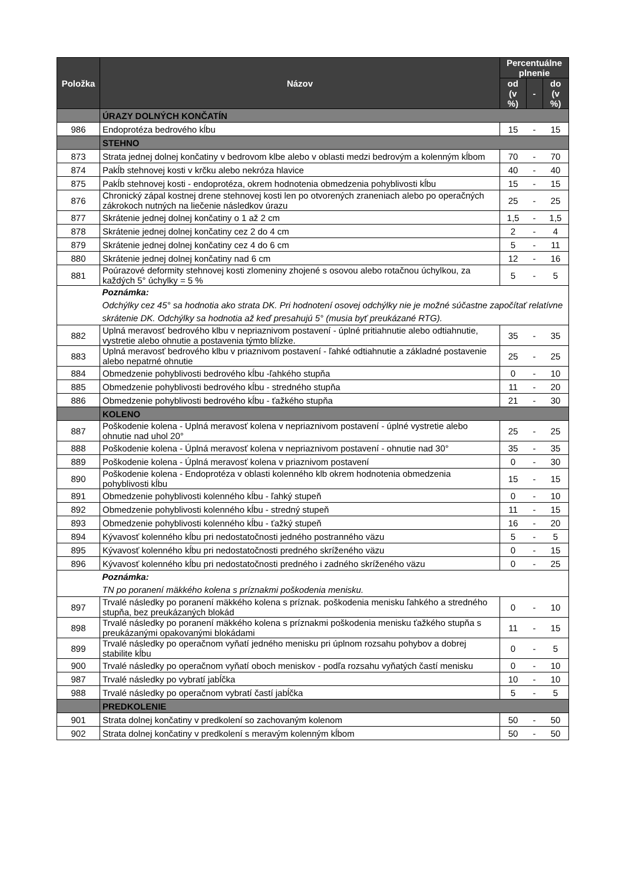| Položka | Názov | Percentuálne plnenie | | |
| --- | --- | --- | --- | --- |
| | | od (v %) | - | do (v %) |
| | ÚRAZY DOLNÝCH KONČATÍN | | | |
| 986 | Endoprotéza bedrového kĺbu | 15 | - | 15 |
| | STEHNO | | | |
| 873 | Strata jednej dolnej končatiny v bedrovom klbe alebo v oblasti medzi bedrovým a kolenným kĺbom | 70 | - | 70 |
| 874 | Pakĺb stehnovej kosti v krčku alebo nekróza hlavice | 40 | - | 40 |
| 875 | Pakĺb stehnovej kosti - endoprotéza, okrem hodnotenia obmedzenia pohyblivosti kĺbu | 15 | - | 15 |
| 876 | Chronický zápal kostnej drene stehnovej kosti len po otvorených zraneniach alebo po operačných zákrokoch nutných na liečenie následkov úrazu | 25 | - | 25 |
| 877 | Skrátenie jednej dolnej končatiny o 1 až 2 cm | 1,5 | - | 1,5 |
| 878 | Skrátenie jednej dolnej končatiny cez 2 do 4 cm | 2 | - | 4 |
| 879 | Skrátenie jednej dolnej končatiny cez 4 do 6 cm | 5 | - | 11 |
| 880 | Skrátenie jednej dolnej končatiny nad 6 cm | 12 | - | 16 |
| 881 | Poúrazové deformity stehnovej kosti zlomeniny zhojené s osovou alebo rotačnou úchylkou, za každých 5° úchylky = 5 % | 5 | - | 5 |
| | Poznámka: Odchýlky cez 45° sa hodnotia ako strata DK. Pri hodnotení osovej odchýlky nie je možné súčastne započítať relatívne skrátenie DK. Odchýlky sa hodnotia až keď presahujú 5° (musia byť preukázané RTG). | | | |
| 882 | Uplná meravosť bedrového klbu v nepriaznivom postavení - úplné pritiahnutie alebo odtiahnutie, vystretie alebo ohnutie a postavenia týmto blízke. | 35 | - | 35 |
| 883 | Uplná meravosť bedrového klbu v priaznivom postavení - ľahké odtiahnutie a základné postavenie alebo nepatrné ohnutie | 25 | - | 25 |
| 884 | Obmedzenie pohyblivosti bedrového kĺbu -ľahkého stupňa | 0 | - | 10 |
| 885 | Obmedzenie pohyblivosti bedrového kĺbu - stredného stupňa | 11 | - | 20 |
| 886 | Obmedzenie pohyblivosti bedrového kĺbu - ťažkého stupňa | 21 | - | 30 |
| | KOLENO | | | |
| 887 | Poškodenie kolena - Uplná meravosť kolena v nepriaznivom postavení - úplné vystretie alebo ohnutie nad uhol 20° | 25 | - | 25 |
| 888 | Poškodenie kolena - Úplná meravosť kolena v nepriaznivom postavení - ohnutie nad 30° | 35 | - | 35 |
| 889 | Poškodenie kolena - Úplná meravosť kolena v priaznivom postavení | 0 | - | 30 |
| 890 | Poškodenie kolena - Endoprotéza v oblasti kolenného klb okrem hodnotenia obmedzenia pohyblivosti kĺbu | 15 | - | 15 |
| 891 | Obmedzenie pohyblivosti kolenného kĺbu - ľahký stupeň | 0 | - | 10 |
| 892 | Obmedzenie pohyblivosti kolenného kĺbu - stredný stupeň | 11 | - | 15 |
| 893 | Obmedzenie pohyblivosti kolenného kĺbu - ťažký stupeň | 16 | - | 20 |
| 894 | Kývavosť kolenného kĺbu pri nedostatočnosti jedného postranného väzu | 5 | - | 5 |
| 895 | Kývavosť kolenného kĺbu pri nedostatočnosti predného skríženého väzu | 0 | - | 15 |
| 896 | Kývavosť kolenného kĺbu pri nedostatočnosti predného i zadného skríženého väzu | 0 | - | 25 |
| | Poznámka: TN po poranení mäkkého kolena s príznakmi poškodenia menisku. | | | |
| 897 | Trvalé následky po poranení mäkkého kolena s príznak. poškodenia menisku ľahkého a stredného stupňa, bez preukázaných blokád | 0 | - | 10 |
| 898 | Trvalé následky po poranení mäkkého kolena s príznakmi poškodenia menisku ťažkého stupňa s preukázanými opakovanými blokádami | 11 | - | 15 |
| 899 | Trvalé následky po operačnom vyňatí jedného menisku pri úplnom rozsahu pohybov a dobrej stabilite kĺbu | 0 | - | 5 |
| 900 | Trvalé následky po operačnom vyňatí oboch meniskov - podľa rozsahu vyňatých častí menisku | 0 | - | 10 |
| 987 | Trvalé následky po vybratí jabĺčka | 10 | - | 10 |
| 988 | Trvalé následky po operačnom vybratí častí jabĺčka | 5 | - | 5 |
| | PREDKOLENIE | | | |
| 901 | Strata dolnej končatiny v predkolení so zachovaným kolenom | 50 | - | 50 |
| 902 | Strata dolnej končatiny v predkolení s meravým kolenným kĺbom | 50 | - | 50 |